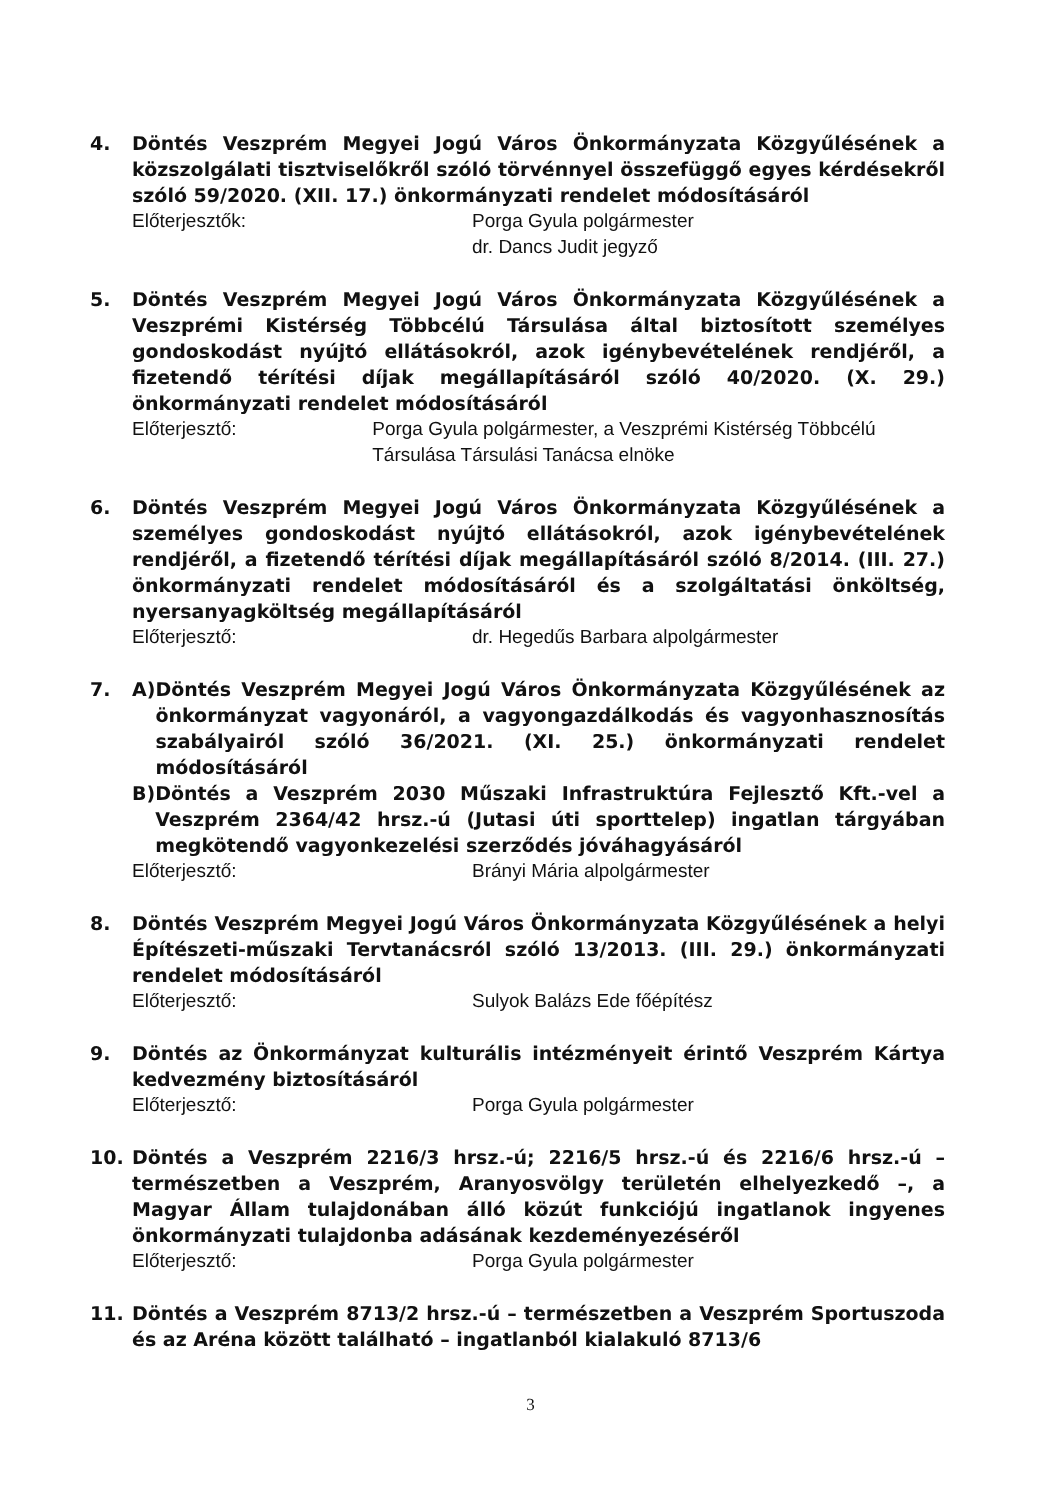4. Döntés Veszprém Megyei Jogú Város Önkormányzata Közgyűlésének a közszolgálati tisztviselőkről szóló törvénnyel összefüggő egyes kérdésekről szóló 59/2020. (XII. 17.) önkormányzati rendelet módosításáról
Előterjesztők: Porga Gyula polgármester
dr. Dancs Judit jegyző
5. Döntés Veszprém Megyei Jogú Város Önkormányzata Közgyűlésének a Veszprémi Kistérség Többcélú Társulása által biztosított személyes gondoskodást nyújtó ellátásokról, azok igénybevételének rendjéről, a fizetendő térítési díjak megállapításáról szóló 40/2020. (X. 29.) önkormányzati rendelet módosításáról
Előterjesztő: Porga Gyula polgármester, a Veszprémi Kistérség Többcélú Társulása Társulási Tanácsa elnöke
6. Döntés Veszprém Megyei Jogú Város Önkormányzata Közgyűlésének a személyes gondoskodást nyújtó ellátásokról, azok igénybevételének rendjéről, a fizetendő térítési díjak megállapításáról szóló 8/2014. (III. 27.) önkormányzati rendelet módosításáról és a szolgáltatási önköltség, nyersanyagköltség megállapításáról
Előterjesztő: dr. Hegedűs Barbara alpolgármester
7. A) Döntés Veszprém Megyei Jogú Város Önkormányzata Közgyűlésének az önkormányzat vagyonáról, a vagyongazdálkodás és vagyonhasznosítás szabályairól szóló 36/2021. (XI. 25.) önkormányzati rendelet módosításáról
B) Döntés a Veszprém 2030 Műszaki Infrastruktúra Fejlesztő Kft.-vel a Veszprém 2364/42 hrsz.-ú (Jutasi úti sporttelep) ingatlan tárgyában megkötendő vagyonkezelési szerződés jóváhagyásáról
Előterjesztő: Brányi Mária alpolgármester
8. Döntés Veszprém Megyei Jogú Város Önkormányzata Közgyűlésének a helyi Építészeti-műszaki Tervtanácsról szóló 13/2013. (III. 29.) önkormányzati rendelet módosításáról
Előterjesztő: Sulyok Balázs Ede főépítész
9. Döntés az Önkormányzat kulturális intézményeit érintő Veszprém Kártya kedvezmény biztosításáról
Előterjesztő: Porga Gyula polgármester
10. Döntés a Veszprém 2216/3 hrsz.-ú; 2216/5 hrsz.-ú és 2216/6 hrsz.-ú – természetben a Veszprém, Aranyosvölgy területén elhelyezkedő –, a Magyar Állam tulajdonában álló közút funkciójú ingatlanok ingyenes önkormányzati tulajdonba adásának kezdeményezéséről
Előterjesztő: Porga Gyula polgármester
11. Döntés a Veszprém 8713/2 hrsz.-ú – természetben a Veszprém Sportuszoda és az Aréna között található – ingatlanból kialakuló 8713/6
3